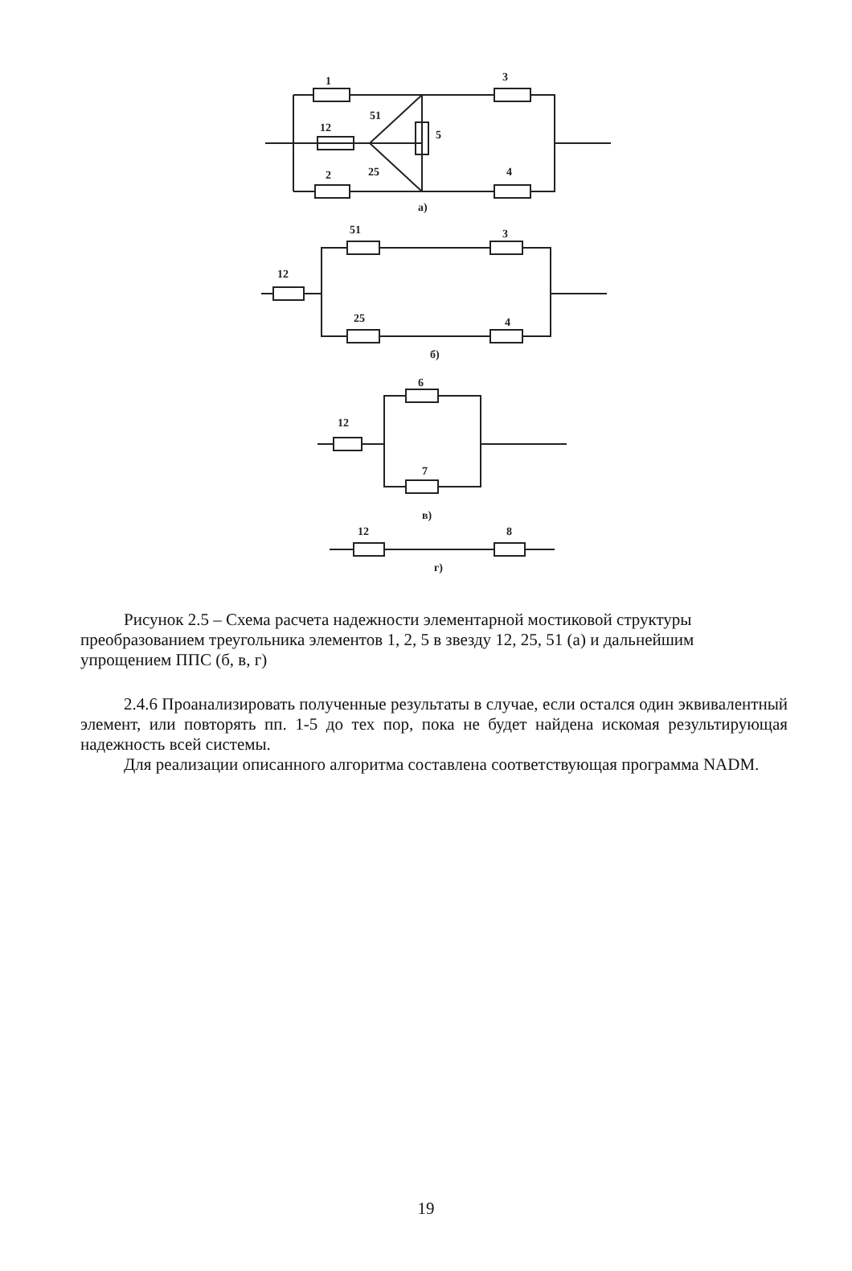1
3
51
12
5
25
2
4
а)
51
3
12
25
4
б)
6
12
7
в)
12
8
г)
Рисунок 2.5 – Схема расчета надежности элементарной мостиковой структуры преобразованием треугольника элементов 1, 2, 5 в звезду 12, 25, 51 (а) и дальнейшим упрощением ППС (б, в, г)
2.4.6 Проанализировать полученные результаты в случае, если остался один эквивалентный элемент, или повторять пп. 1-5 до тех пор, пока не будет найдена искомая результирующая надежность всей системы.
Для реализации описанного алгоритма составлена соответствующая программа NADM.
19